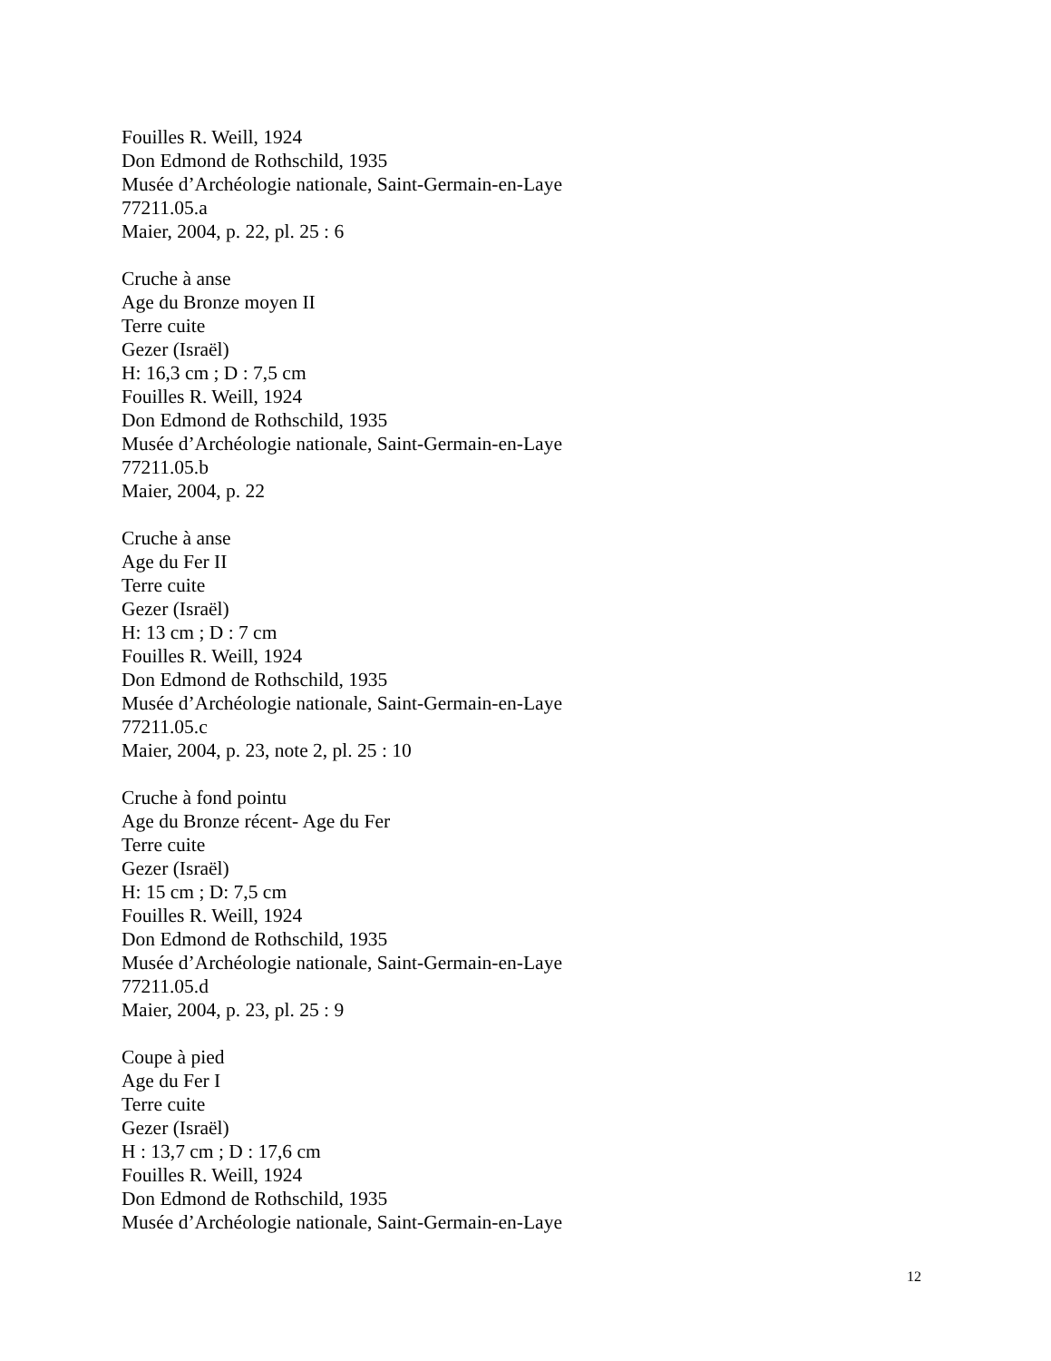Fouilles R. Weill, 1924
Don Edmond de Rothschild, 1935
Musée d’Archéologie nationale, Saint-Germain-en-Laye
77211.05.a
Maier, 2004, p. 22, pl. 25 : 6
Cruche à anse
Age du Bronze moyen II
Terre cuite
Gezer (Israël)
H: 16,3 cm ; D : 7,5 cm
Fouilles R. Weill, 1924
Don Edmond de Rothschild, 1935
Musée d’Archéologie nationale, Saint-Germain-en-Laye
77211.05.b
Maier, 2004, p. 22
Cruche à anse
Age du Fer II
Terre cuite
Gezer (Israël)
H: 13 cm ; D : 7 cm
Fouilles R. Weill, 1924
Don Edmond de Rothschild, 1935
Musée d’Archéologie nationale, Saint-Germain-en-Laye
77211.05.c
Maier, 2004, p. 23, note 2, pl. 25 : 10
Cruche à fond pointu
Age du Bronze récent- Age du Fer
Terre cuite
Gezer (Israël)
H: 15 cm ; D: 7,5 cm
Fouilles R. Weill, 1924
Don Edmond de Rothschild, 1935
Musée d’Archéologie nationale, Saint-Germain-en-Laye
77211.05.d
Maier, 2004, p. 23, pl. 25 : 9
Coupe à pied
Age du Fer I
Terre cuite
Gezer (Israël)
H : 13,7 cm ; D : 17,6 cm
Fouilles R. Weill, 1924
Don Edmond de Rothschild, 1935
Musée d’Archéologie nationale, Saint-Germain-en-Laye
12